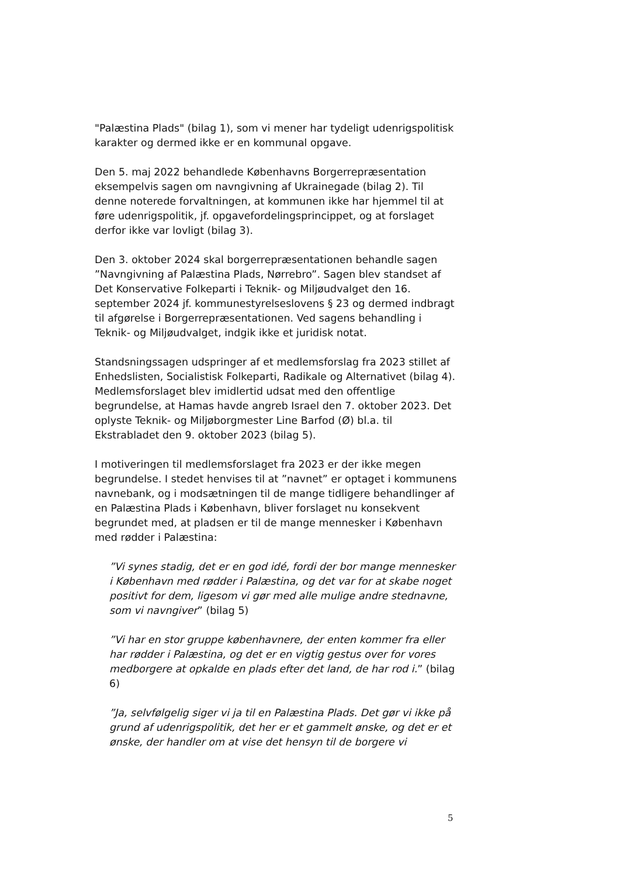"Palæstina Plads" (bilag 1), som vi mener har tydeligt udenrigspolitisk karakter og dermed ikke er en kommunal opgave.
Den 5. maj 2022 behandlede Københavns Borgerrepræsentation eksempelvis sagen om navngivning af Ukrainegade (bilag 2). Til denne noterede forvaltningen, at kommunen ikke har hjemmel til at føre udenrigspolitik, jf. opgavefordelingsprincippet, og at forslaget derfor ikke var lovligt (bilag 3).
Den 3. oktober 2024 skal borgerrepræsentationen behandle sagen ”Navngivning af Palæstina Plads, Nørrebro”. Sagen blev standset af Det Konservative Folkeparti i Teknik- og Miljøudvalget den 16. september 2024 jf. kommunestyrelseslovens § 23 og dermed indbragt til afgørelse i Borgerrepræsentationen. Ved sagens behandling i Teknik- og Miljøudvalget, indgik ikke et juridisk notat.
Standsningssagen udspringer af et medlemsforslag fra 2023 stillet af Enhedslisten, Socialistisk Folkeparti, Radikale og Alternativet (bilag 4). Medlemsforslaget blev imidlertid udsat med den offentlige begrundelse, at Hamas havde angreb Israel den 7. oktober 2023. Det oplyste Teknik- og Miljøborgmester Line Barfod (Ø) bl.a. til Ekstrabladet den 9. oktober 2023 (bilag 5).
I motiveringen til medlemsforslaget fra 2023 er der ikke megen begrundelse. I stedet henvises til at ”navnet” er optaget i kommunens navnebank, og i modsætningen til de mange tidligere behandlinger af en Palæstina Plads i København, bliver forslaget nu konsekvent begrundet med, at pladsen er til de mange mennesker i København med rødder i Palæstina:
”Vi synes stadig, det er en god idé, fordi der bor mange mennesker i København med rødder i Palæstina, og det var for at skabe noget positivt for dem, ligesom vi gør med alle mulige andre stednavne, som vi navngiver” (bilag 5)
”Vi har en stor gruppe københavnere, der enten kommer fra eller har rødder i Palæstina, og det er en vigtig gestus over for vores medborgere at opkalde en plads efter det land, de har rod i.” (bilag 6)
”Ja, selvfølgelig siger vi ja til en Palæstina Plads. Det gør vi ikke på grund af udenrigspolitik, det her er et gammelt ønske, og det er et ønske, der handler om at vise det hensyn til de borgere vi
5